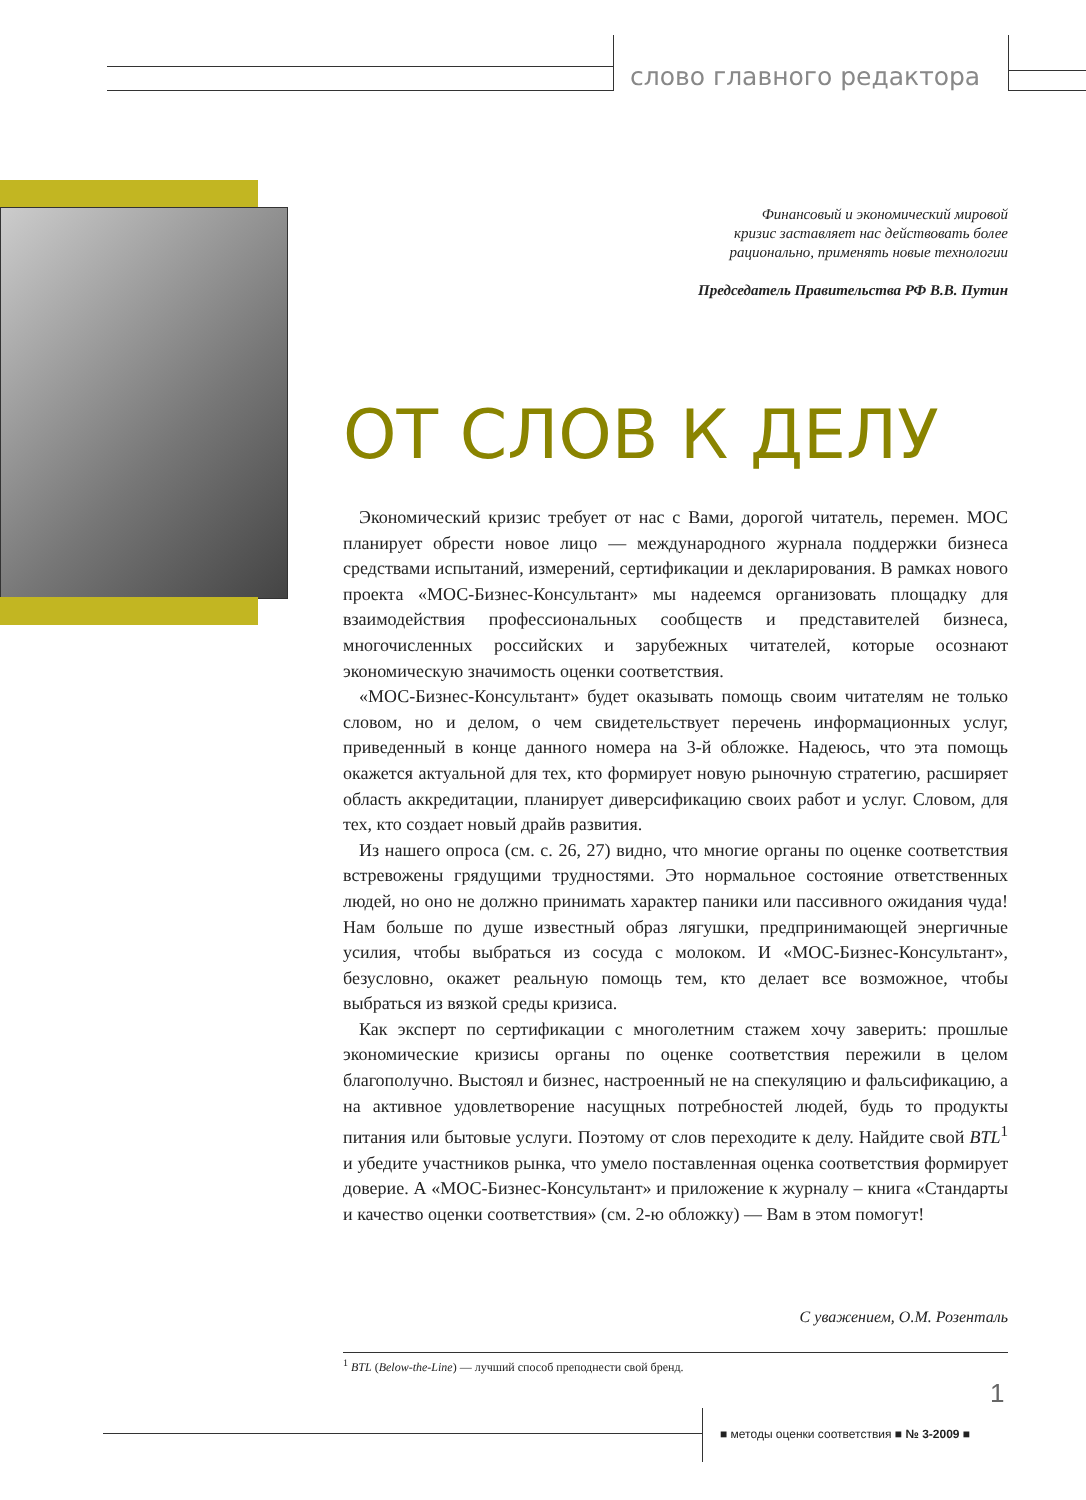слово главного редактора
Финансовый и экономический мировой
кризис заставляет нас действовать более
рационально, применять новые технологии
Председатель Правительства РФ В.В. Путин
ОТ СЛОВ К ДЕЛУ
Экономический кризис требует от нас с Вами, дорогой читатель, перемен. МОС планирует обрести новое лицо — международного журнала поддержки бизнеса средствами испытаний, измерений, сертификации и декларирования. В рамках нового проекта «МОС-Бизнес-Консультант» мы надеемся организовать площадку для взаимодействия профессиональных сообществ и представителей бизнеса, многочисленных российских и зарубежных читателей, которые осознают экономическую значимость оценки соответствия.
«МОС-Бизнес-Консультант» будет оказывать помощь своим читателям не только словом, но и делом, о чем свидетельствует перечень информационных услуг, приведенный в конце данного номера на 3-й обложке. Надеюсь, что эта помощь окажется актуальной для тех, кто формирует новую рыночную стратегию, расширяет область аккредитации, планирует диверсификацию своих работ и услуг. Словом, для тех, кто создает новый драйв развития.
Из нашего опроса (см. с. 26, 27) видно, что многие органы по оценке соответствия встревожены грядущими трудностями. Это нормальное состояние ответственных людей, но оно не должно принимать характер паники или пассивного ожидания чуда! Нам больше по душе известный образ лягушки, предпринимающей энергичные усилия, чтобы выбраться из сосуда с молоком. И «МОС-Бизнес-Консультант», безусловно, окажет реальную помощь тем, кто делает все возможное, чтобы выбраться из вязкой среды кризиса.
Как эксперт по сертификации с многолетним стажем хочу заверить: прошлые экономические кризисы органы по оценке соответствия пережили в целом благополучно. Выстоял и бизнес, настроенный не на спекуляцию и фальсификацию, а на активное удовлетворение насущных потребностей людей, будь то продукты питания или бытовые услуги. Поэтому от слов переходите к делу. Найдите свой BTL<sup>1</sup> и убедите участников рынка, что умело поставленная оценка соответствия формирует доверие. А «МОС-Бизнес-Консультант» и приложение к журналу – книга «Стандарты и качество оценки соответствия» (см. 2-ю обложку) — Вам в этом помогут!
С уважением, О.М. Розенталь
<sup>1</sup> BTL (Below-the-Line) — лучший способ преподнести свой бренд.
1
■ методы оценки соответствия ■ № 3-2009 ■